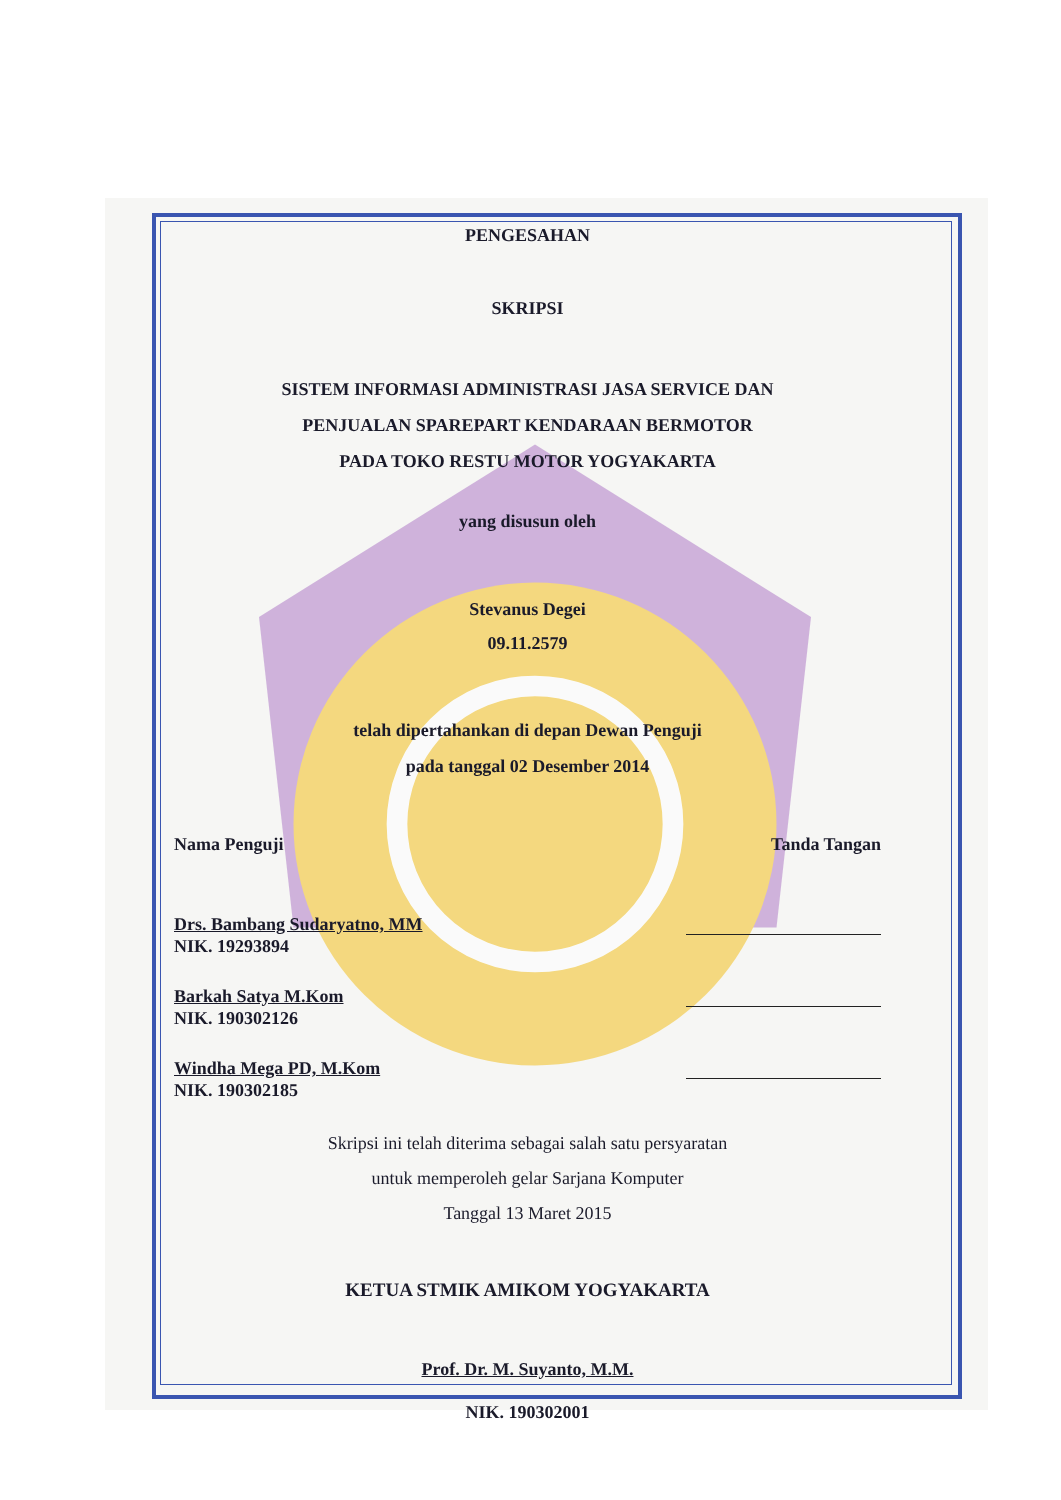PENGESAHAN
SKRIPSI
SISTEM INFORMASI ADMINISTRASI JASA SERVICE DAN
PENJUALAN SPAREPART KENDARAAN BERMOTOR
PADA TOKO RESTU MOTOR YOGYAKARTA
yang disusun oleh
Stevanus Degei
09.11.2579
telah dipertahankan di depan Dewan Penguji
pada tanggal 02 Desember 2014
Nama Penguji Tanda Tangan
Drs. Bambang Sudaryatno, MM
NIK. 19293894
Barkah Satya M.Kom
NIK. 190302126
Windha Mega PD, M.Kom
NIK. 190302185
Skripsi ini telah diterima sebagai salah satu persyaratan
untuk memperoleh gelar Sarjana Komputer
Tanggal 13 Maret 2015
KETUA STMIK AMIKOM YOGYAKARTA
Prof. Dr. M. Suyanto, M.M.
NIK. 190302001